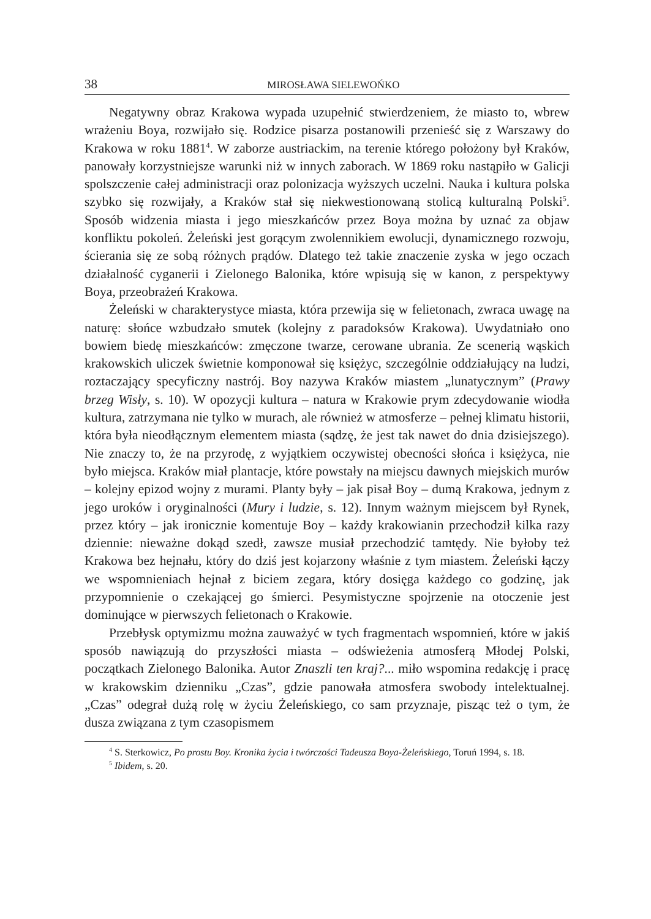38 MIROSŁAWA SIELEWOŃKO
Negatywny obraz Krakowa wypada uzupełnić stwierdzeniem, że miasto to, wbrew wrażeniu Boya, rozwijało się. Rodzice pisarza postanowili przenieść się z Warszawy do Krakowa w roku 1881<sup>4</sup>. W zaborze austriackim, na terenie którego położony był Kraków, panowały korzystniejsze warunki niż w innych zaborach. W 1869 roku nastąpiło w Galicji spolszczenie całej administracji oraz polonizacja wyższych uczelni. Nauka i kultura polska szybko się rozwijały, a Kraków stał się niekwestionowaną stolicą kulturalną Polski<sup>5</sup>. Sposób widzenia miasta i jego mieszkańców przez Boya można by uznać za objaw konfliktu pokoleń. Żeleński jest gorącym zwolennikiem ewolucji, dynamicznego rozwoju, ścierania się ze sobą różnych prądów. Dlatego też takie znaczenie zyska w jego oczach działalność cyganerii i Zielonego Balonika, które wpisują się w kanon, z perspektywy Boya, przeobrażeń Krakowa.
Żeleński w charakterystyce miasta, która przewija się w felietonach, zwraca uwagę na naturę: słońce wzbudzało smutek (kolejny z paradoksów Krakowa). Uwydatniało ono bowiem biedę mieszkańców: zmęczone twarze, cerowane ubrania. Ze scenerią wąskich krakowskich uliczek świetnie komponował się księżyc, szczególnie oddziałujący na ludzi, roztaczający specyficzny nastrój. Boy nazywa Kraków miastem „lunatycznym” (Prawy brzeg Wisły, s. 10). W opozycji kultura – natura w Krakowie prym zdecydowanie wiodła kultura, zatrzymana nie tylko w murach, ale również w atmosferze – pełnej klimatu historii, która była nieodłącznym elementem miasta (sądzę, że jest tak nawet do dnia dzisiejszego). Nie znaczy to, że na przyrodę, z wyjątkiem oczywistej obecności słońca i księżyca, nie było miejsca. Kraków miał plantacje, które powstały na miejscu dawnych miejskich murów – kolejny epizod wojny z murami. Planty były – jak pisał Boy – dumą Krakowa, jednym z jego uroków i oryginalności (Mury i ludzie, s. 12). Innym ważnym miejscem był Rynek, przez który – jak ironicznie komentuje Boy – każdy krakowianin przechodził kilka razy dziennie: nieważne dokąd szedł, zawsze musiał przechodzić tamtędy. Nie byłoby też Krakowa bez hejnału, który do dziś jest kojarzony właśnie z tym miastem. Żeleński łączy we wspomnieniach hejnał z biciem zegara, który dosięga każdego co godzinę, jak przypomnienie o czekającej go śmierci. Pesymistyczne spojrzenie na otoczenie jest dominujące w pierwszych felietonach o Krakowie.
Przebłysk optymizmu można zauważyć w tych fragmentach wspomnień, które w jakiś sposób nawiązują do przyszłości miasta – odświeżenia atmosferą Młodej Polski, początkach Zielonego Balonika. Autor Znaszli ten kraj?... miło wspomina redakcję i pracę w krakowskim dzienniku „Czas”, gdzie panowała atmosfera swobody intelektualnej. „Czas” odegrał dużą rolę w życiu Żeleńskiego, co sam przyznaje, pisząc też o tym, że dusza związana z tym czasopismem
<sup>4</sup> S. Sterkowicz, Po prostu Boy. Kronika życia i twórczości Tadeusza Boya-Żeleńskiego, Toruń 1994, s. 18.
<sup>5</sup> Ibidem, s. 20.